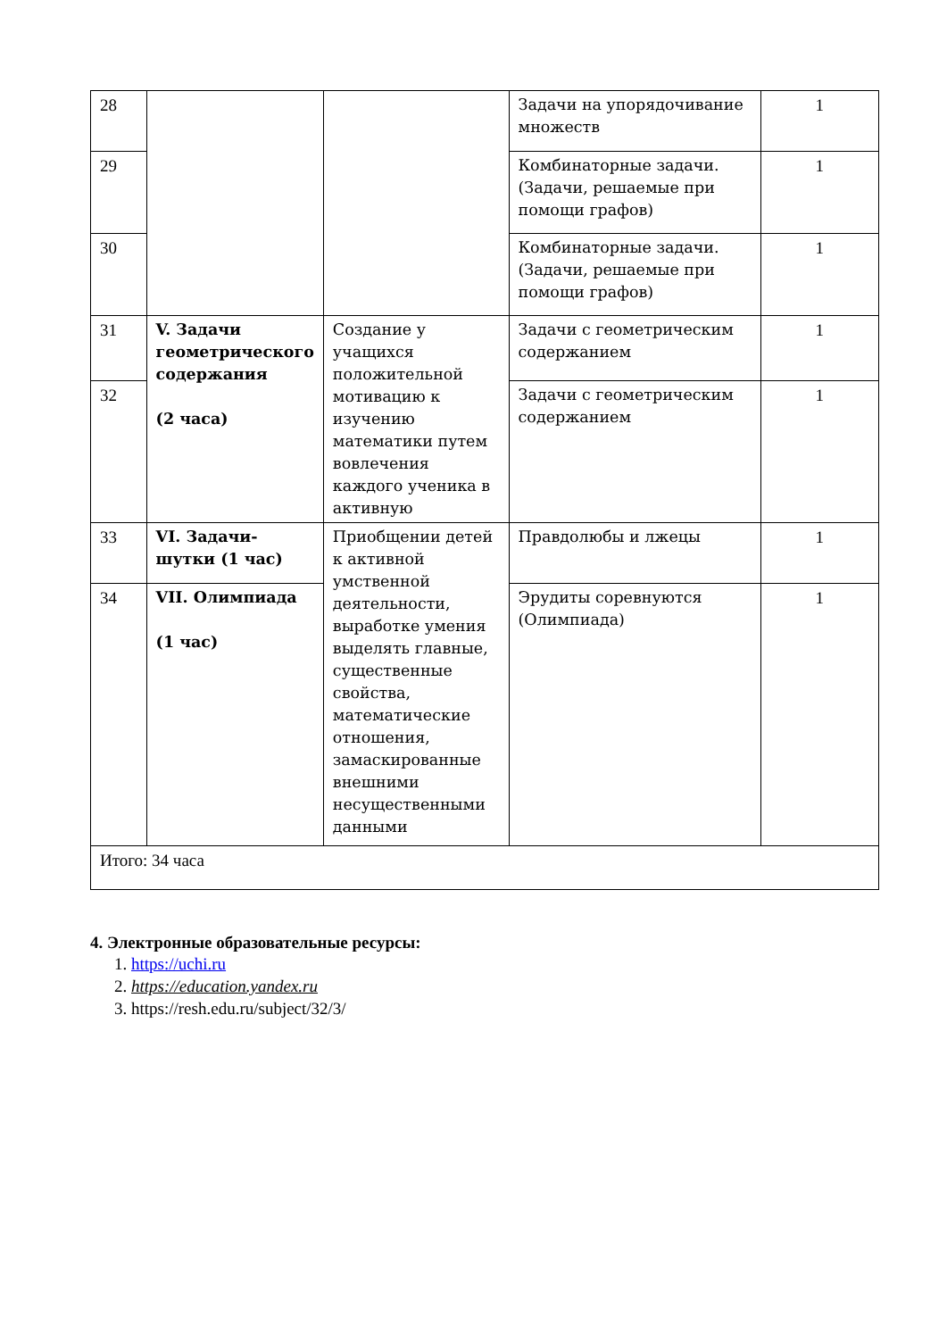| 28 | | | Задачи на упорядочивание множеств | 1 |
| 29 | | | Комбинаторные задачи. (Задачи, решаемые при помощи графов) | 1 |
| 30 | | | Комбинаторные задачи. (Задачи, решаемые при помощи графов) | 1 |
| 31 | V. Задачи геометрического содержания (2 часа) | Создание у учащихся положительной мотивацию к изучению математики путем вовлечения каждого ученика в активную | Задачи с геометрическим содержанием | 1 |
| 32 | | | Задачи с геометрическим содержанием | 1 |
| 33 | VI. Задачи-шутки (1 час) | Приобщении детей к активной умственной деятельности, выработке умения выделять главные, существенные свойства, математические отношения, замаскированные внешними несущественными данными | Правдолюбы и лжецы | 1 |
| 34 | VII. Олимпиада (1 час) | | Эрудиты соревнуются (Олимпиада) | 1 |
| Итого: 34 часа | | | | |
4. Электронные образовательные ресурсы:
1. https://uchi.ru
2. https://education.yandex.ru
3. https://resh.edu.ru/subject/32/3/